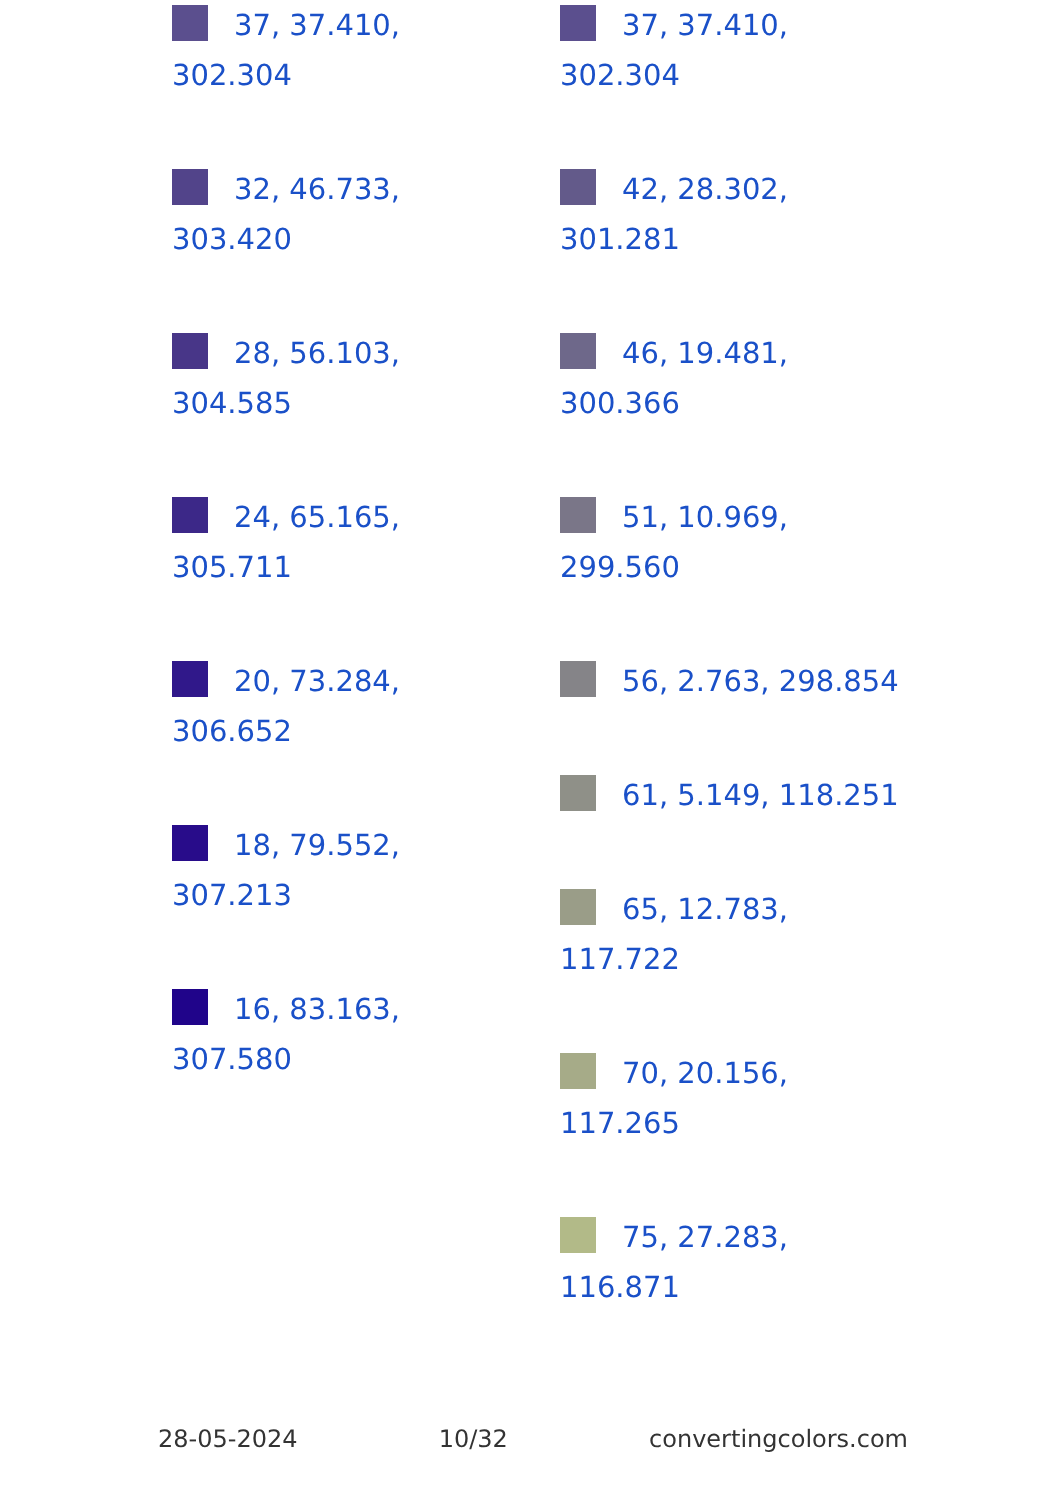37, 37.410, 302.304
32, 46.733, 303.420
28, 56.103, 304.585
24, 65.165, 305.711
20, 73.284, 306.652
18, 79.552, 307.213
16, 83.163, 307.580
37, 37.410, 302.304
42, 28.302, 301.281
46, 19.481, 300.366
51, 10.969, 299.560
56, 2.763, 298.854
61, 5.149, 118.251
65, 12.783, 117.722
70, 20.156, 117.265
75, 27.283, 116.871
28-05-2024 10/32 convertingcolors.com